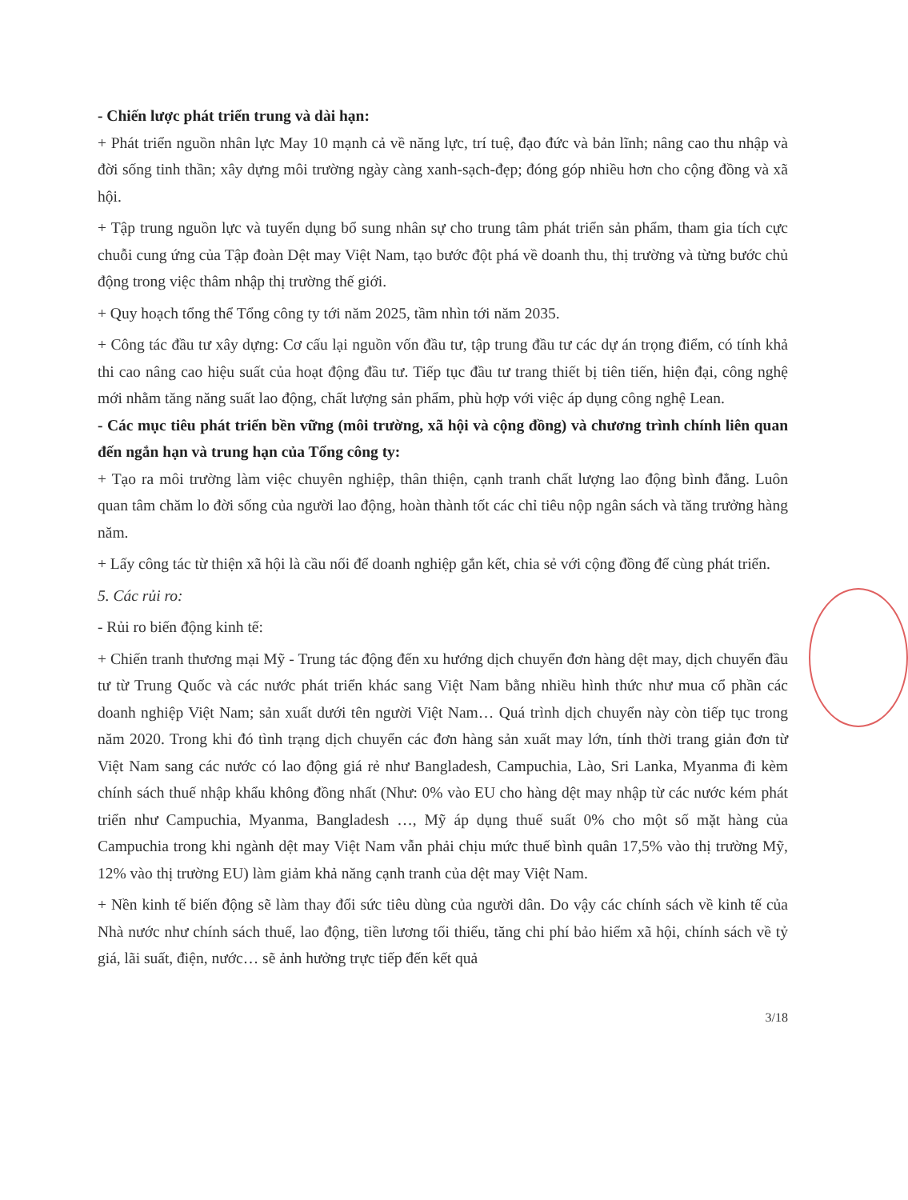- Chiến lược phát triển trung và dài hạn:
+ Phát triển nguồn nhân lực May 10 mạnh cả về năng lực, trí tuệ, đạo đức và bản lĩnh; nâng cao thu nhập và đời sống tinh thần; xây dựng môi trường ngày càng xanh-sạch-đẹp; đóng góp nhiều hơn cho cộng đồng và xã hội.
+ Tập trung nguồn lực và tuyển dụng bổ sung nhân sự cho trung tâm phát triển sản phẩm, tham gia tích cực chuỗi cung ứng của Tập đoàn Dệt may Việt Nam, tạo bước đột phá về doanh thu, thị trường và từng bước chủ động trong việc thâm nhập thị trường thế giới.
+ Quy hoạch tổng thể Tổng công ty tới năm 2025, tầm nhìn tới năm 2035.
+ Công tác đầu tư xây dựng: Cơ cấu lại nguồn vốn đầu tư, tập trung đầu tư các dự án trọng điểm, có tính khả thi cao nâng cao hiệu suất của hoạt động đầu tư. Tiếp tục đầu tư trang thiết bị tiên tiến, hiện đại, công nghệ mới nhằm tăng năng suất lao động, chất lượng sản phẩm, phù hợp với việc áp dụng công nghệ Lean.
- Các mục tiêu phát triển bền vững (môi trường, xã hội và cộng đồng) và chương trình chính liên quan đến ngắn hạn và trung hạn của Tổng công ty:
+ Tạo ra môi trường làm việc chuyên nghiệp, thân thiện, cạnh tranh chất lượng lao động bình đẳng. Luôn quan tâm chăm lo đời sống của người lao động, hoàn thành tốt các chỉ tiêu nộp ngân sách và tăng trưởng hàng năm.
+ Lấy công tác từ thiện xã hội là cầu nối để doanh nghiệp gắn kết, chia sẻ với cộng đồng để cùng phát triển.
5. Các rủi ro:
- Rủi ro biến động kinh tế:
+ Chiến tranh thương mại Mỹ - Trung tác động đến xu hướng dịch chuyển đơn hàng dệt may, dịch chuyển đầu tư từ Trung Quốc và các nước phát triển khác sang Việt Nam bằng nhiều hình thức như mua cổ phần các doanh nghiệp Việt Nam; sản xuất dưới tên người Việt Nam… Quá trình dịch chuyển này còn tiếp tục trong năm 2020. Trong khi đó tình trạng dịch chuyển các đơn hàng sản xuất may lớn, tính thời trang giản đơn từ Việt Nam sang các nước có lao động giá rẻ như Bangladesh, Campuchia, Lào, Sri Lanka, Myanma đi kèm chính sách thuế nhập khẩu không đồng nhất (Như: 0% vào EU cho hàng dệt may nhập từ các nước kém phát triển như Campuchia, Myanma, Bangladesh …, Mỹ áp dụng thuế suất 0% cho một số mặt hàng của Campuchia trong khi ngành dệt may Việt Nam vẫn phải chịu mức thuế bình quân 17,5% vào thị trường Mỹ, 12% vào thị trường EU) làm giảm khả năng cạnh tranh của dệt may Việt Nam.
+ Nền kinh tế biến động sẽ làm thay đổi sức tiêu dùng của người dân. Do vậy các chính sách về kinh tế của Nhà nước như chính sách thuế, lao động, tiền lương tối thiểu, tăng chi phí bảo hiểm xã hội, chính sách về tỷ giá, lãi suất, điện, nước… sẽ ảnh hưởng trực tiếp đến kết quả
3/18